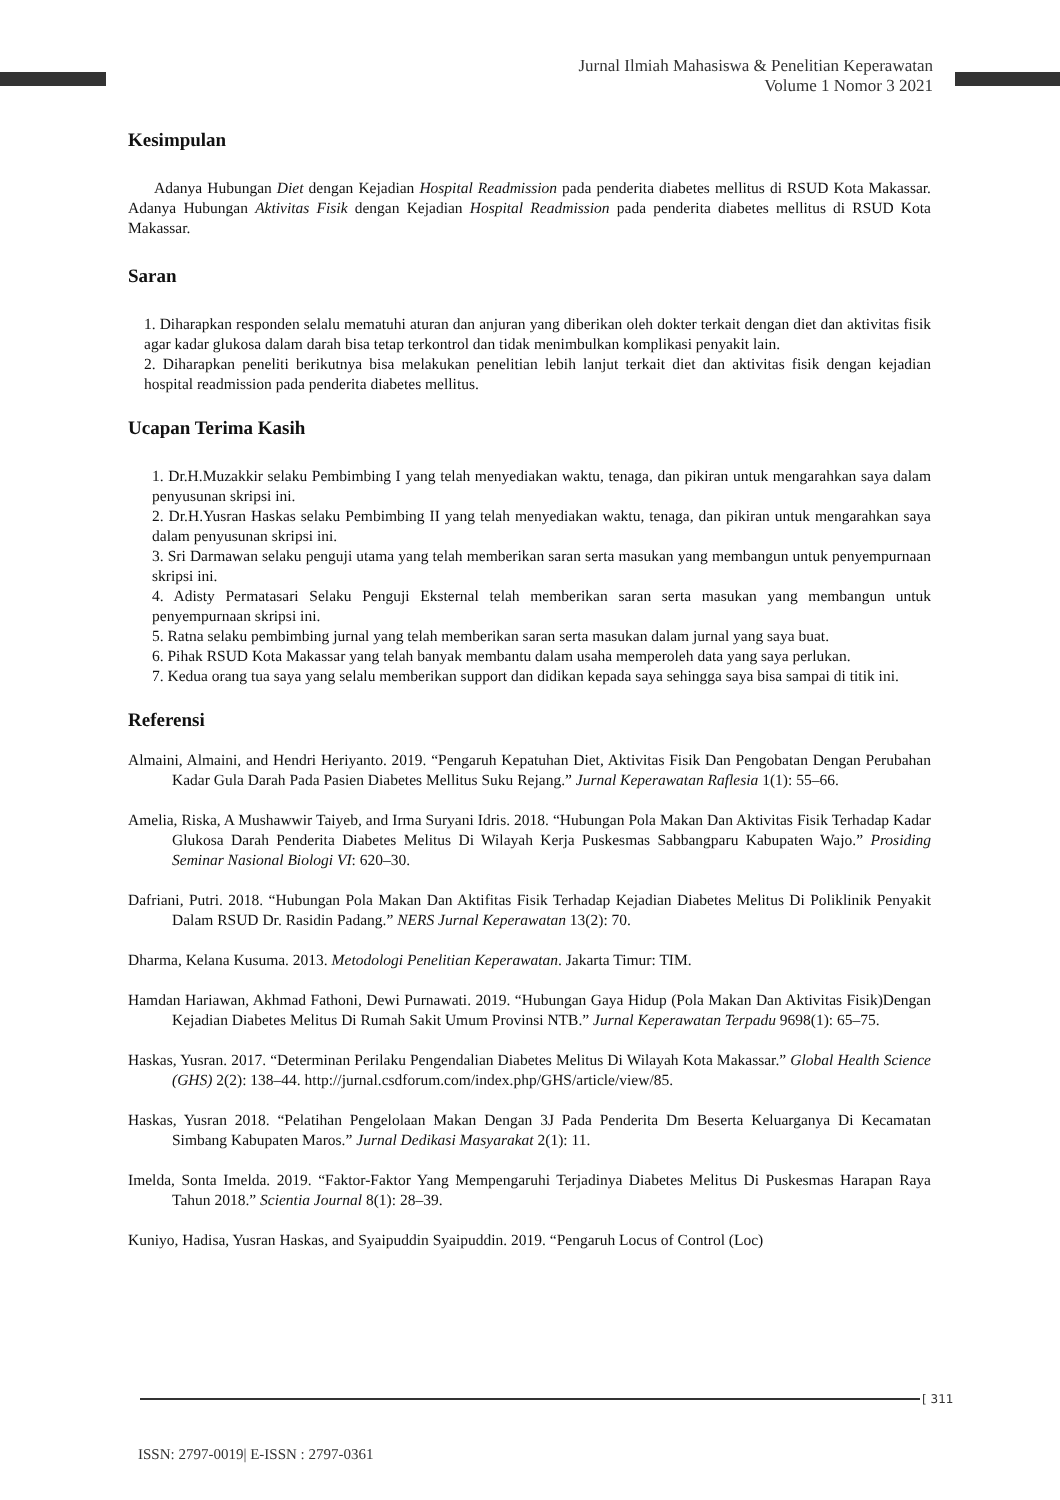Jurnal Ilmiah Mahasiswa & Penelitian Keperawatan
Volume 1 Nomor 3 2021
Kesimpulan
Adanya Hubungan Diet dengan Kejadian Hospital Readmission pada penderita diabetes mellitus di RSUD Kota Makassar. Adanya Hubungan Aktivitas Fisik dengan Kejadian Hospital Readmission pada penderita diabetes mellitus di RSUD Kota Makassar.
Saran
1. Diharapkan responden selalu mematuhi aturan dan anjuran yang diberikan oleh dokter terkait dengan diet dan aktivitas fisik agar kadar glukosa dalam darah bisa tetap terkontrol dan tidak menimbulkan komplikasi penyakit lain.
2. Diharapkan peneliti berikutnya bisa melakukan penelitian lebih lanjut terkait diet dan aktivitas fisik dengan kejadian hospital readmission pada penderita diabetes mellitus.
Ucapan Terima Kasih
1. Dr.H.Muzakkir selaku Pembimbing I yang telah menyediakan waktu, tenaga, dan pikiran untuk mengarahkan saya dalam penyusunan skripsi ini.
2. Dr.H.Yusran Haskas selaku Pembimbing II yang telah menyediakan waktu, tenaga, dan pikiran untuk mengarahkan saya dalam penyusunan skripsi ini.
3. Sri Darmawan selaku penguji utama yang telah memberikan saran serta masukan yang membangun untuk penyempurnaan skripsi ini.
4. Adisty Permatasari Selaku Penguji Eksternal telah memberikan saran serta masukan yang membangun untuk penyempurnaan skripsi ini.
5. Ratna selaku pembimbing jurnal yang telah memberikan saran serta masukan dalam jurnal yang saya buat.
6. Pihak RSUD Kota Makassar yang telah banyak membantu dalam usaha memperoleh data yang saya perlukan.
7. Kedua orang tua saya yang selalu memberikan support dan didikan kepada saya sehingga saya bisa sampai di titik ini.
Referensi
Almaini, Almaini, and Hendri Heriyanto. 2019. “Pengaruh Kepatuhan Diet, Aktivitas Fisik Dan Pengobatan Dengan Perubahan Kadar Gula Darah Pada Pasien Diabetes Mellitus Suku Rejang.” Jurnal Keperawatan Raflesia 1(1): 55–66.
Amelia, Riska, A Mushawwir Taiyeb, and Irma Suryani Idris. 2018. “Hubungan Pola Makan Dan Aktivitas Fisik Terhadap Kadar Glukosa Darah Penderita Diabetes Melitus Di Wilayah Kerja Puskesmas Sabbangparu Kabupaten Wajo.” Prosiding Seminar Nasional Biologi VI: 620–30.
Dafriani, Putri. 2018. “Hubungan Pola Makan Dan Aktifitas Fisik Terhadap Kejadian Diabetes Melitus Di Poliklinik Penyakit Dalam RSUD Dr. Rasidin Padang.” NERS Jurnal Keperawatan 13(2): 70.
Dharma, Kelana Kusuma. 2013. Metodologi Penelitian Keperawatan. Jakarta Timur: TIM.
Hamdan Hariawan, Akhmad Fathoni, Dewi Purnawati. 2019. “Hubungan Gaya Hidup (Pola Makan Dan Aktivitas Fisik)Dengan Kejadian Diabetes Melitus Di Rumah Sakit Umum Provinsi NTB.” Jurnal Keperawatan Terpadu 9698(1): 65–75.
Haskas, Yusran. 2017. “Determinan Perilaku Pengendalian Diabetes Melitus Di Wilayah Kota Makassar.” Global Health Science (GHS) 2(2): 138–44. http://jurnal.csdforum.com/index.php/GHS/article/view/85.
Haskas, Yusran 2018. “Pelatihan Pengelolaan Makan Dengan 3J Pada Penderita Dm Beserta Keluarganya Di Kecamatan Simbang Kabupaten Maros.” Jurnal Dedikasi Masyarakat 2(1): 11.
Imelda, Sonta Imelda. 2019. “Faktor-Faktor Yang Mempengaruhi Terjadinya Diabetes Melitus Di Puskesmas Harapan Raya Tahun 2018.” Scientia Journal 8(1): 28–39.
Kuniyo, Hadisa, Yusran Haskas, and Syaipuddin Syaipuddin. 2019. “Pengaruh Locus of Control (Loc)
[ 311
ISSN: 2797-0019| E-ISSN : 2797-0361